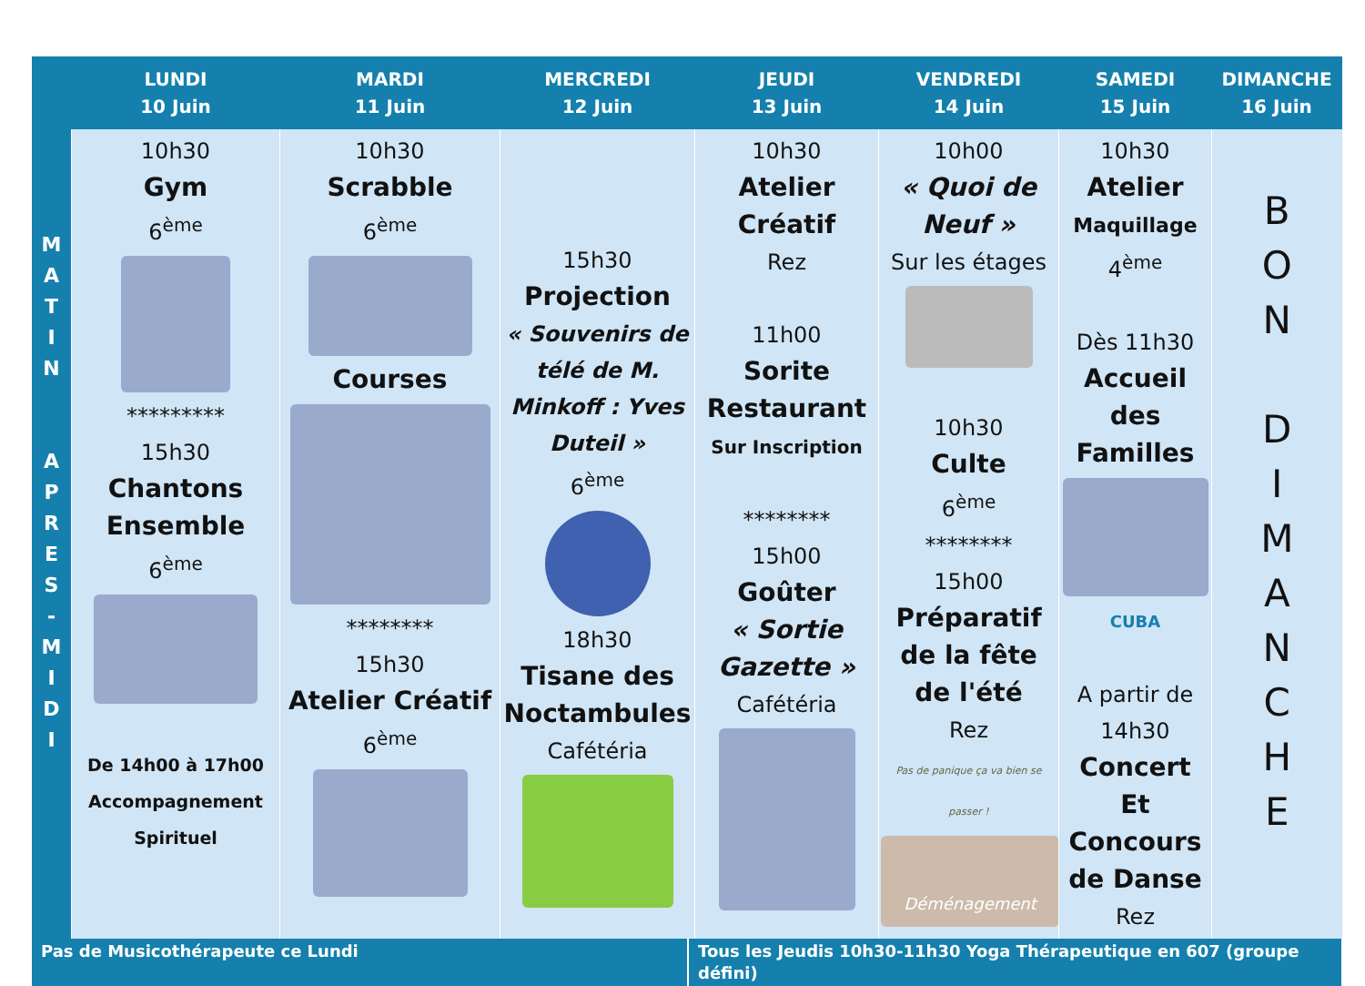| | LUNDI 10 Juin | MARDI 11 Juin | MERCREDI 12 Juin | JEUDI 13 Juin | VENDREDI 14 Juin | SAMEDI 15 Juin | DIMANCHE 16 Juin |
| --- | --- | --- | --- | --- | --- | --- | --- |
| M A T I N A P R E S - M I D I | 10h30 Gym 6<sup>ème</sup> ********* 15h30 Chantons Ensemble 6<sup>ème</sup> De 14h00 à 17h00 Accompagnement Spirituel | 10h30 Scrabble 6<sup>ème</sup> Courses ******** 15h30 Atelier Créatif 6<sup>ème</sup> | 15h30 Projection « Souvenirs de télé de M. Minkoff : Yves Duteil » 6<sup>ème</sup> 18h30 Tisane des Noctambules Cafétéria | 10h30 Atelier Créatif Rez 11h00 Sorite Restaurant Sur Inscription ******** 15h00 Goûter « Sortie Gazette » Cafétéria | 10h00 « Quoi de Neuf » Sur les étages 10h30 Culte 6<sup>ème</sup> ******** 15h00 Préparatif de la fête de l'été Rez Pas de panique ça va bien se passer ! Déménagement | 10h30 Atelier Maquillage 4<sup>ème</sup> Dès 11h30 Accueil des Familles CUBA A partir de 14h30 Concert Et Concours de Danse Rez | B O N D I M A N C H E |
| Pas de Musicothérapeute ce Lundi | Tous les Jeudis 10h30-11h30 Yoga Thérapeutique en 607 (groupe défini) |